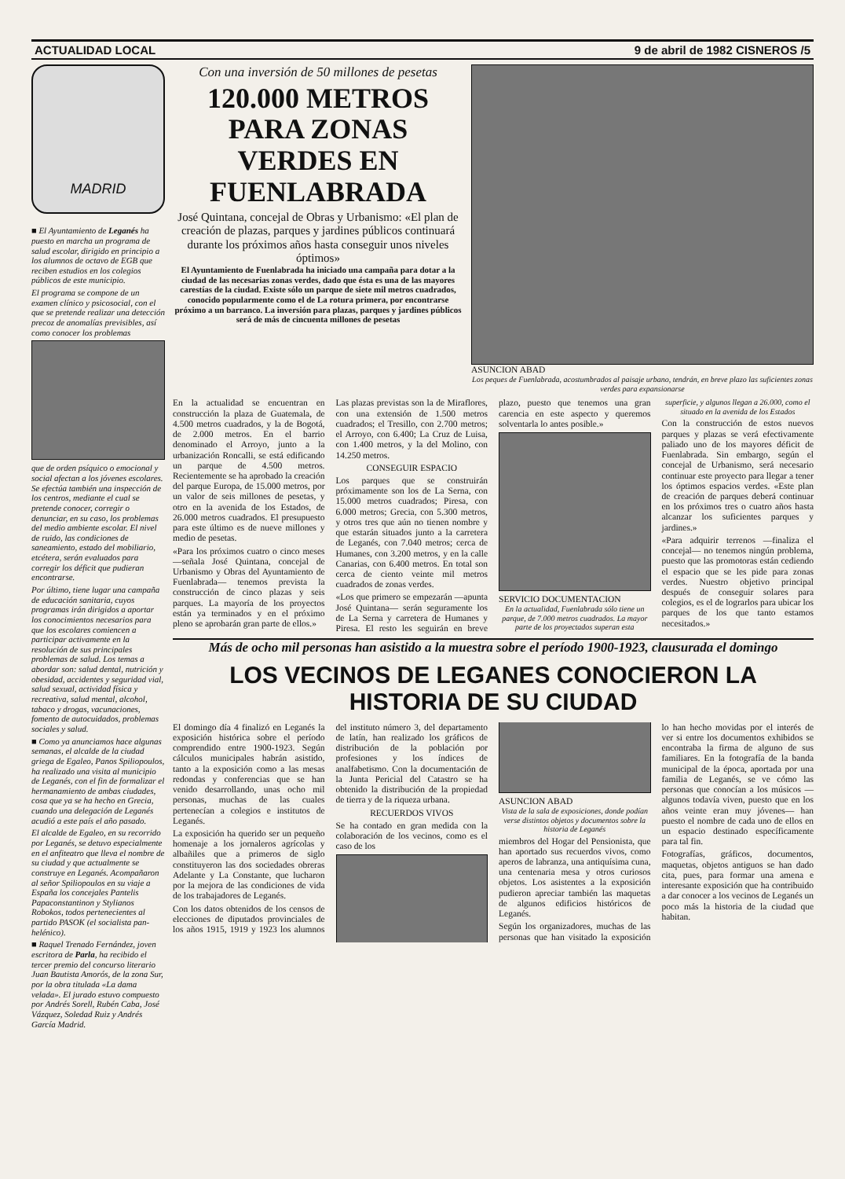ACTUALIDAD LOCAL 9 de abril de 1982 CISNEROS /5
MADRID
■ El Ayuntamiento de Leganés ha puesto en marcha un programa de salud escolar, dirigido en principio a los alumnos de octavo de EGB que reciben estudios en los colegios públicos de este municipio.
El programa se compone de un examen clínico y psicosocial, con el que se pretende realizar una detección precoz de anomalías previsibles, así como conocer los problemas
que de orden psíquico o emocional y social afectan a los jóvenes escolares. Se efectúa también una inspección de los centros, mediante el cual se pretende conocer, corregir o denunciar, en su caso, los problemas del medio ambiente escolar. El nivel de ruido, las condiciones de saneamiento, estado del mobiliario, etcétera, serán evaluados para corregir los déficit que pudieran encontrarse.
Por último, tiene lugar una campaña de educación sanitaria, cuyos programas irán dirigidos a aportar los conocimientos necesarios para que los escolares comiencen a participar activamente en la resolución de sus principales problemas de salud. Los temas a abordar son: salud dental, nutrición y obesidad, accidentes y seguridad vial, salud sexual, actividad física y recreativa, salud mental, alcohol, tabaco y drogas, vacunaciones, fomento de autocuidados, problemas sociales y salud.
■ Como ya anunciamos hace algunas semanas, el alcalde de la ciudad griega de Egaleo, Panos Spiliopoulos, ha realizado una visita al municipio de Leganés, con el fin de formalizar el hermanamiento de ambas ciudades, cosa que ya se ha hecho en Grecia, cuando una delegación de Leganés acudió a este país el año pasado.
El alcalde de Egaleo, en su recorrido por Leganés, se detuvo especialmente en el anfiteatro que lleva el nombre de su ciudad y que actualmente se construye en Leganés. Acompañaron al señor Spiliopoulos en su viaje a España los concejales Pantelis Papaconstantinon y Stylianos Robokos, todos pertenecientes al partido PASOK (el socialista pan-helénico).
■ Raquel Trenado Fernández, joven escritora de Parla, ha recibido el tercer premio del concurso literario Juan Bautista Amorós, de la zona Sur, por la obra titulada «La dama velada». El jurado estuvo compuesto por Andrés Sorell, Rubén Caba, José Vázquez, Soledad Ruiz y Andrés García Madrid.
Con una inversión de 50 millones de pesetas
120.000 METROS PARA ZONAS VERDES EN FUENLABRADA
José Quintana, concejal de Obras y Urbanismo: «El plan de creación de plazas, parques y jardines públicos continuará durante los próximos años hasta conseguir unos niveles óptimos»
El Ayuntamiento de Fuenlabrada ha iniciado una campaña para dotar a la ciudad de las necesarias zonas verdes, dado que ésta es una de las mayores carestías de la ciudad. Existe sólo un parque de siete mil metros cuadrados, conocido popularmente como el de La rotura primera, por encontrarse próximo a un barranco. La inversión para plazas, parques y jardines públicos será de más de cincuenta millones de pesetas
ASUNCION ABAD
Los peques de Fuenlabrada, acostumbrados al paisaje urbano, tendrán, en breve plazo las suficientes zonas verdes para expansionarse
En la actualidad se encuentran en construcción la plaza de Guatemala, de 4.500 metros cuadrados, y la de Bogotá, de 2.000 metros. En el barrio denominado el Arroyo, junto a la urbanización Roncalli, se está edificando un parque de 4.500 metros. Recientemente se ha aprobado la creación del parque Europa, de 15.000 metros, por un valor de seis millones de pesetas, y otro en la avenida de los Estados, de 26.000 metros cuadrados. El presupuesto para este último es de nueve millones y medio de pesetas.
«Para los próximos cuatro o cinco meses —señala José Quintana, concejal de Urbanismo y Obras del Ayuntamiento de Fuenlabrada— tenemos prevista la construcción de cinco plazas y seis parques. La mayoría de los proyectos están ya terminados y en el próximo pleno se aprobarán gran parte de ellos.»
Las plazas previstas son la de Miraflores, con una extensión de 1.500 metros cuadrados; el Tresillo, con 2.700 metros; el Arroyo, con 6.400; La Cruz de Luisa, con 1.400 metros, y la del Molino, con 14.250 metros.
CONSEGUIR ESPACIO
Los parques que se construirán próximamente son los de La Serna, con 15.000 metros cuadrados; Piresa, con 6.000 metros; Grecia, con 5.300 metros, y otros tres que aún no tienen nombre y que estarán situados junto a la carretera de Leganés, con 7.040 metros; cerca de Humanes, con 3.200 metros, y en la calle Canarias, con 6.400 metros. En total son cerca de ciento veinte mil metros cuadrados de zonas verdes.
«Los que primero se empezarán —apunta José Quintana— serán seguramente los de La Serna y carretera de Humanes y Piresa. El resto les seguirán en breve plazo, puesto que tenemos una gran carencia en este aspecto y queremos solventarla lo antes posible.»
SERVICIO DOCUMENTACION
En la actualidad, Fuenlabrada sólo tiene un parque, de 7.000 metros cuadrados. La mayor parte de los proyectados superan esta superficie, y algunos llegan a 26.000, como el situado en la avenida de los Estados
Con la construcción de estos nuevos parques y plazas se verá efectivamente paliado uno de los mayores déficit de Fuenlabrada. Sin embargo, según el concejal de Urbanismo, será necesario continuar este proyecto para llegar a tener los óptimos espacios verdes. «Este plan de creación de parques deberá continuar en los próximos tres o cuatro años hasta alcanzar los suficientes parques y jardines.»
«Para adquirir terrenos —finaliza el concejal— no tenemos ningún problema, puesto que las promotoras están cediendo el espacio que se les pide para zonas verdes. Nuestro objetivo principal después de conseguir solares para colegios, es el de lograrlos para ubicar los parques de los que tanto estamos necesitados.»
Más de ocho mil personas han asistido a la muestra sobre el período 1900-1923, clausurada el domingo
LOS VECINOS DE LEGANES CONOCIERON LA HISTORIA DE SU CIUDAD
El domingo día 4 finalizó en Leganés la exposición histórica sobre el período comprendido entre 1900-1923. Según cálculos municipales habrán asistido, tanto a la exposición como a las mesas redondas y conferencias que se han venido desarrollando, unas ocho mil personas, muchas de las cuales pertenecían a colegios e institutos de Leganés.
La exposición ha querido ser un pequeño homenaje a los jornaleros agrícolas y albañiles que a primeros de siglo constituyeron las dos sociedades obreras Adelante y La Constante, que lucharon por la mejora de las condiciones de vida de los trabajadores de Leganés.
Con los datos obtenidos de los censos de elecciones de diputados provinciales de los años 1915, 1919 y 1923 los alumnos del instituto número 3, del departamento de latín, han realizado los gráficos de distribución de la población por profesiones y los índices de analfabetismo. Con la documentación de la Junta Pericial del Catastro se ha obtenido la distribución de la propiedad de tierra y de la riqueza urbana.
RECUERDOS VIVOS
Se ha contado en gran medida con la colaboración de los vecinos, como es el caso de los
ASUNCION ABAD
Vista de la sala de exposiciones, donde podían verse distintos objetos y documentos sobre la historia de Leganés
miembros del Hogar del Pensionista, que han aportado sus recuerdos vivos, como aperos de labranza, una antiquísima cuna, una centenaria mesa y otros curiosos objetos. Los asistentes a la exposición pudieron apreciar también las maquetas de algunos edificios históricos de Leganés.
Según los organizadores, muchas de las personas que han visitado la exposición lo han hecho movidas por el interés de ver si entre los documentos exhibidos se encontraba la firma de alguno de sus familiares. En la fotografía de la banda municipal de la época, aportada por una familia de Leganés, se ve cómo las personas que conocían a los músicos —algunos todavía viven, puesto que en los años veinte eran muy jóvenes— han puesto el nombre de cada uno de ellos en un espacio destinado específicamente para tal fin.
Fotografías, gráficos, documentos, maquetas, objetos antiguos se han dado cita, pues, para formar una amena e interesante exposición que ha contribuido a dar conocer a los vecinos de Leganés un poco más la historia de la ciudad que habitan.